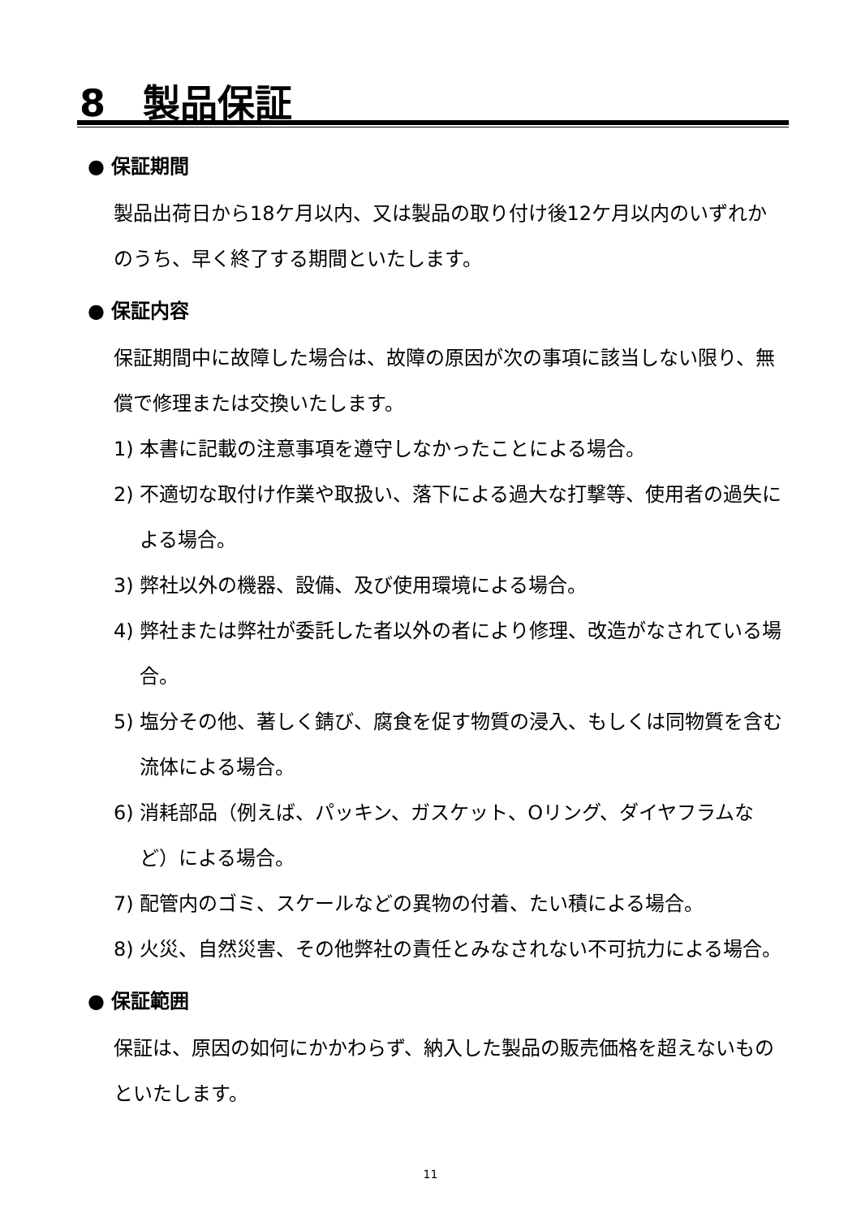8　製品保証
● 保証期間
製品出荷日から18ケ月以内、又は製品の取り付け後12ケ月以内のいずれかのうち、早く終了する期間といたします。
● 保証内容
保証期間中に故障した場合は、故障の原因が次の事項に該当しない限り、無償で修理または交換いたします。
1) 本書に記載の注意事項を遵守しなかったことによる場合。
2) 不適切な取付け作業や取扱い、落下による過大な打撃等、使用者の過失による場合。
3) 弊社以外の機器、設備、及び使用環境による場合。
4) 弊社または弊社が委託した者以外の者により修理、改造がなされている場合。
5) 塩分その他、著しく錆び、腐食を促す物質の浸入、もしくは同物質を含む流体による場合。
6) 消耗部品（例えば、パッキン、ガスケット、Oリング、ダイヤフラムなど）による場合。
7) 配管内のゴミ、スケールなどの異物の付着、たい積による場合。
8) 火災、自然災害、その他弊社の責任とみなされない不可抗力による場合。
● 保証範囲
保証は、原因の如何にかかわらず、納入した製品の販売価格を超えないものといたします。
11